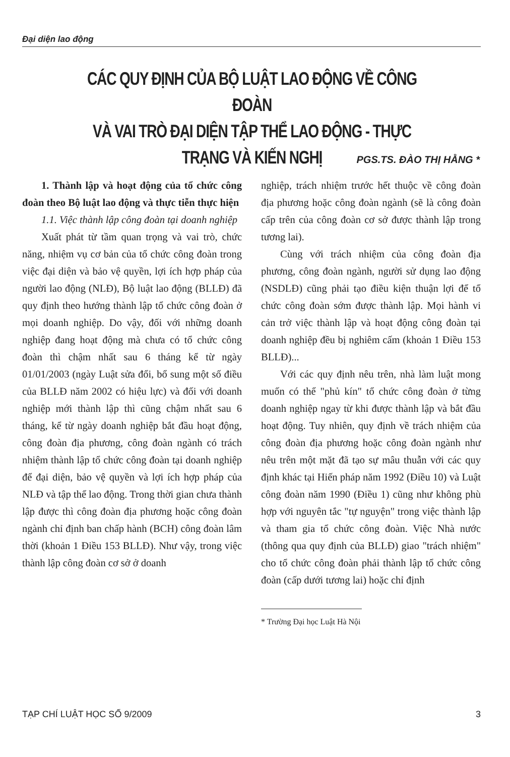Đại diện lao động
CÁC QUY ĐỊNH CỦA BỘ LUẬT LAO ĐỘNG VỀ CÔNG ĐOÀN
VÀ VAI TRÒ ĐẠI DIỆN TẬP THỂ LAO ĐỘNG - THỰC TRẠNG VÀ KIẾN NGHỊ
PGS.TS. ĐÀO THỊ HẰNG *
1. Thành lập và hoạt động của tổ chức công đoàn theo Bộ luật lao động và thực tiễn thực hiện
1.1. Việc thành lập công đoàn tại doanh nghiệp
Xuất phát từ tầm quan trọng và vai trò, chức năng, nhiệm vụ cơ bản của tổ chức công đoàn trong việc đại diện và bảo vệ quyền, lợi ích hợp pháp của người lao động (NLĐ), Bộ luật lao động (BLLĐ) đã quy định theo hướng thành lập tổ chức công đoàn ở mọi doanh nghiệp. Do vậy, đối với những doanh nghiệp đang hoạt động mà chưa có tổ chức công đoàn thì chậm nhất sau 6 tháng kể từ ngày 01/01/2003 (ngày Luật sửa đổi, bổ sung một số điều của BLLĐ năm 2002 có hiệu lực) và đối với doanh nghiệp mới thành lập thì cũng chậm nhất sau 6 tháng, kể từ ngày doanh nghiệp bắt đầu hoạt động, công đoàn địa phương, công đoàn ngành có trách nhiệm thành lập tổ chức công đoàn tại doanh nghiệp để đại diện, bảo vệ quyền và lợi ích hợp pháp của NLĐ và tập thể lao động. Trong thời gian chưa thành lập được thì công đoàn địa phương hoặc công đoàn ngành chỉ định ban chấp hành (BCH) công đoàn lâm thời (khoản 1 Điều 153 BLLĐ). Như vậy, trong việc thành lập công đoàn cơ sở ở doanh
nghiệp, trách nhiệm trước hết thuộc về công đoàn địa phương hoặc công đoàn ngành (sẽ là công đoàn cấp trên của công đoàn cơ sở được thành lập trong tương lai).
Cùng với trách nhiệm của công đoàn địa phương, công đoàn ngành, người sử dụng lao động (NSDLĐ) cũng phải tạo điều kiện thuận lợi để tổ chức công đoàn sớm được thành lập. Mọi hành vi cản trở việc thành lập và hoạt động công đoàn tại doanh nghiệp đều bị nghiêm cấm (khoản 1 Điều 153 BLLĐ)...
Với các quy định nêu trên, nhà làm luật mong muốn có thể "phủ kín" tổ chức công đoàn ở từng doanh nghiệp ngay từ khi được thành lập và bắt đầu hoạt động. Tuy nhiên, quy định về trách nhiệm của công đoàn địa phương hoặc công đoàn ngành như nêu trên một mặt đã tạo sự mâu thuẫn với các quy định khác tại Hiến pháp năm 1992 (Điều 10) và Luật công đoàn năm 1990 (Điều 1) cũng như không phù hợp với nguyên tắc "tự nguyện" trong việc thành lập và tham gia tổ chức công đoàn. Việc Nhà nước (thông qua quy định của BLLĐ) giao "trách nhiệm" cho tổ chức công đoàn phải thành lập tổ chức công đoàn (cấp dưới tương lai) hoặc chỉ định
* Trường Đại học Luật Hà Nội
TẠP CHÍ LUẬT HỌC SỐ 9/2009 3